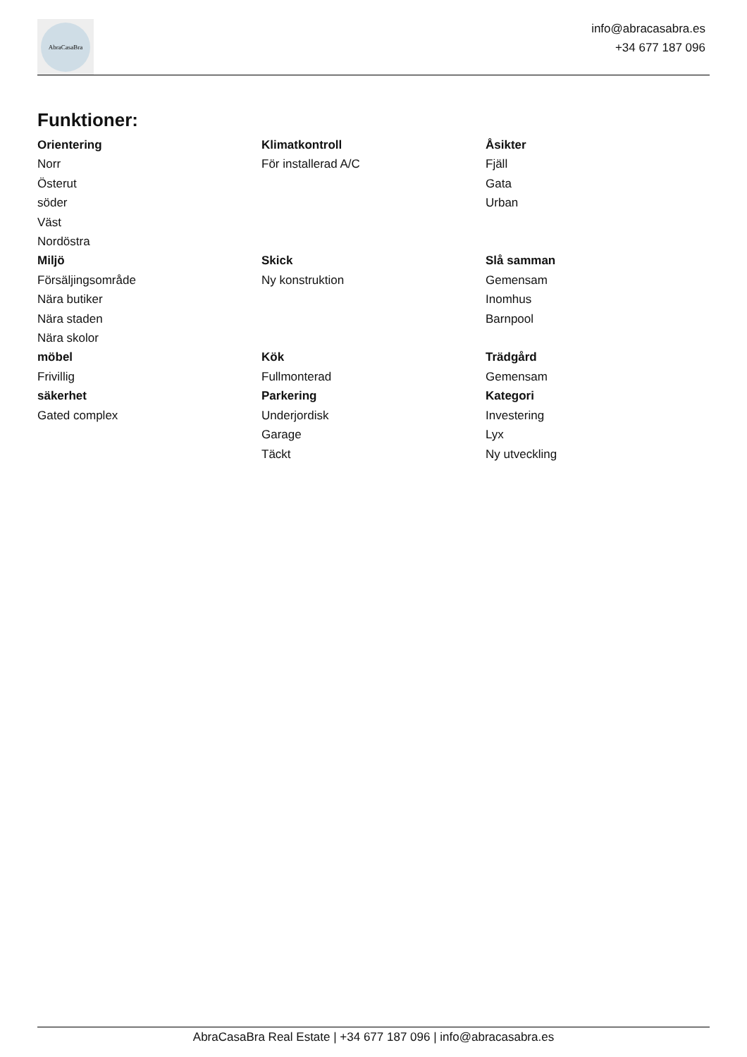AbraCasaBra
info@abracasabra.es
+34 677 187 096
Funktioner:
Orientering
Norr
Österut
söder
Väst
Nordöstra
Klimatkontroll
För installerad A/C
Åsikter
Fjäll
Gata
Urban
Miljö
Försäljingsområde
Nära butiker
Nära staden
Nära skolor
Skick
Ny konstruktion
Slå samman
Gemensam
Inomhus
Barnpool
möbel
Frivillig
Kök
Fullmonterad
Trädgård
Gemensam
säkerhet
Gated complex
Parkering
Underjordisk
Garage
Täckt
Kategori
Investering
Lyx
Ny utveckling
AbraCasaBra Real Estate | +34 677 187 096 | info@abracasabra.es